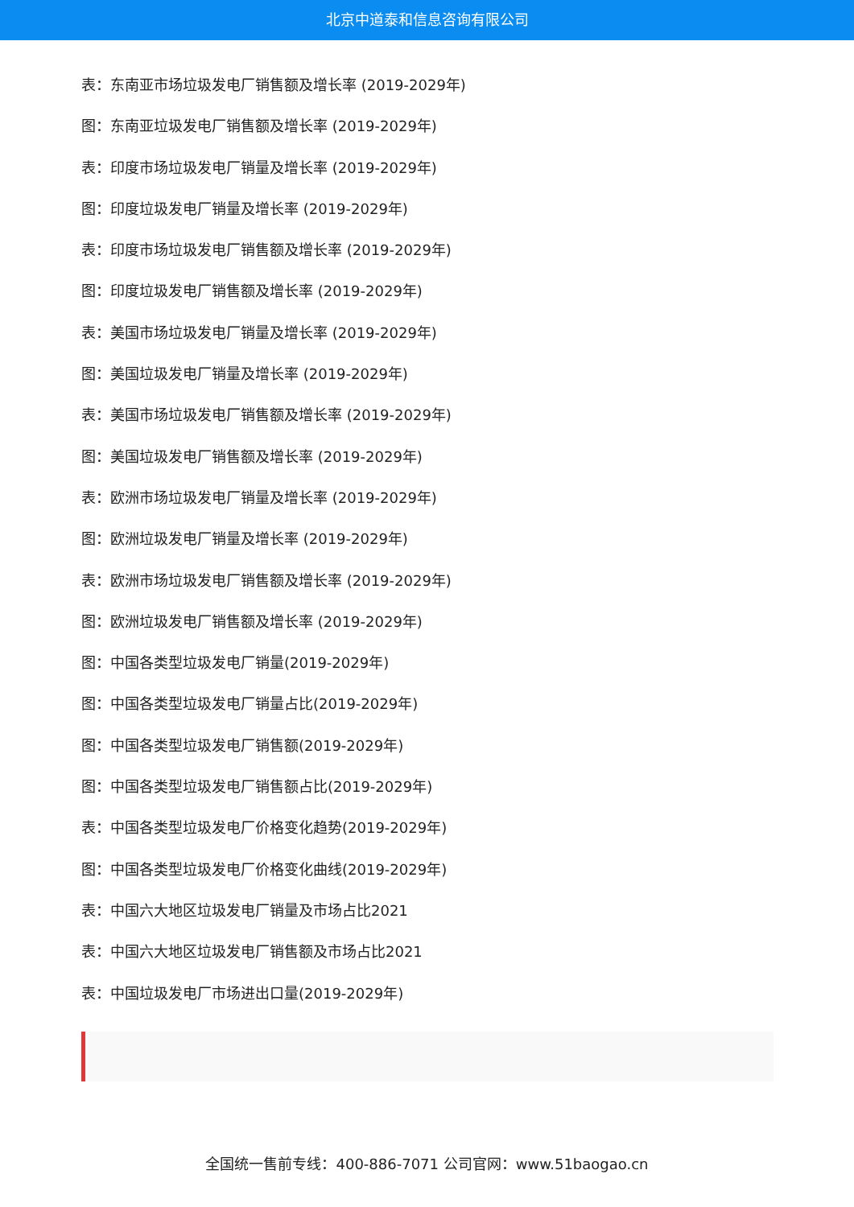北京中道泰和信息咨询有限公司
表：东南亚市场垃圾发电厂销售额及增长率 (2019-2029年)
图：东南亚垃圾发电厂销售额及增长率 (2019-2029年)
表：印度市场垃圾发电厂销量及增长率 (2019-2029年)
图：印度垃圾发电厂销量及增长率 (2019-2029年)
表：印度市场垃圾发电厂销售额及增长率 (2019-2029年)
图：印度垃圾发电厂销售额及增长率 (2019-2029年)
表：美国市场垃圾发电厂销量及增长率 (2019-2029年)
图：美国垃圾发电厂销量及增长率 (2019-2029年)
表：美国市场垃圾发电厂销售额及增长率 (2019-2029年)
图：美国垃圾发电厂销售额及增长率 (2019-2029年)
表：欧洲市场垃圾发电厂销量及增长率 (2019-2029年)
图：欧洲垃圾发电厂销量及增长率 (2019-2029年)
表：欧洲市场垃圾发电厂销售额及增长率 (2019-2029年)
图：欧洲垃圾发电厂销售额及增长率 (2019-2029年)
图：中国各类型垃圾发电厂销量(2019-2029年)
图：中国各类型垃圾发电厂销量占比(2019-2029年)
图：中国各类型垃圾发电厂销售额(2019-2029年)
图：中国各类型垃圾发电厂销售额占比(2019-2029年)
表：中国各类型垃圾发电厂价格变化趋势(2019-2029年)
图：中国各类型垃圾发电厂价格变化曲线(2019-2029年)
表：中国六大地区垃圾发电厂销量及市场占比2021
表：中国六大地区垃圾发电厂销售额及市场占比2021
表：中国垃圾发电厂市场进出口量(2019-2029年)
全国统一售前专线：400-886-7071 公司官网：www.51baogao.cn